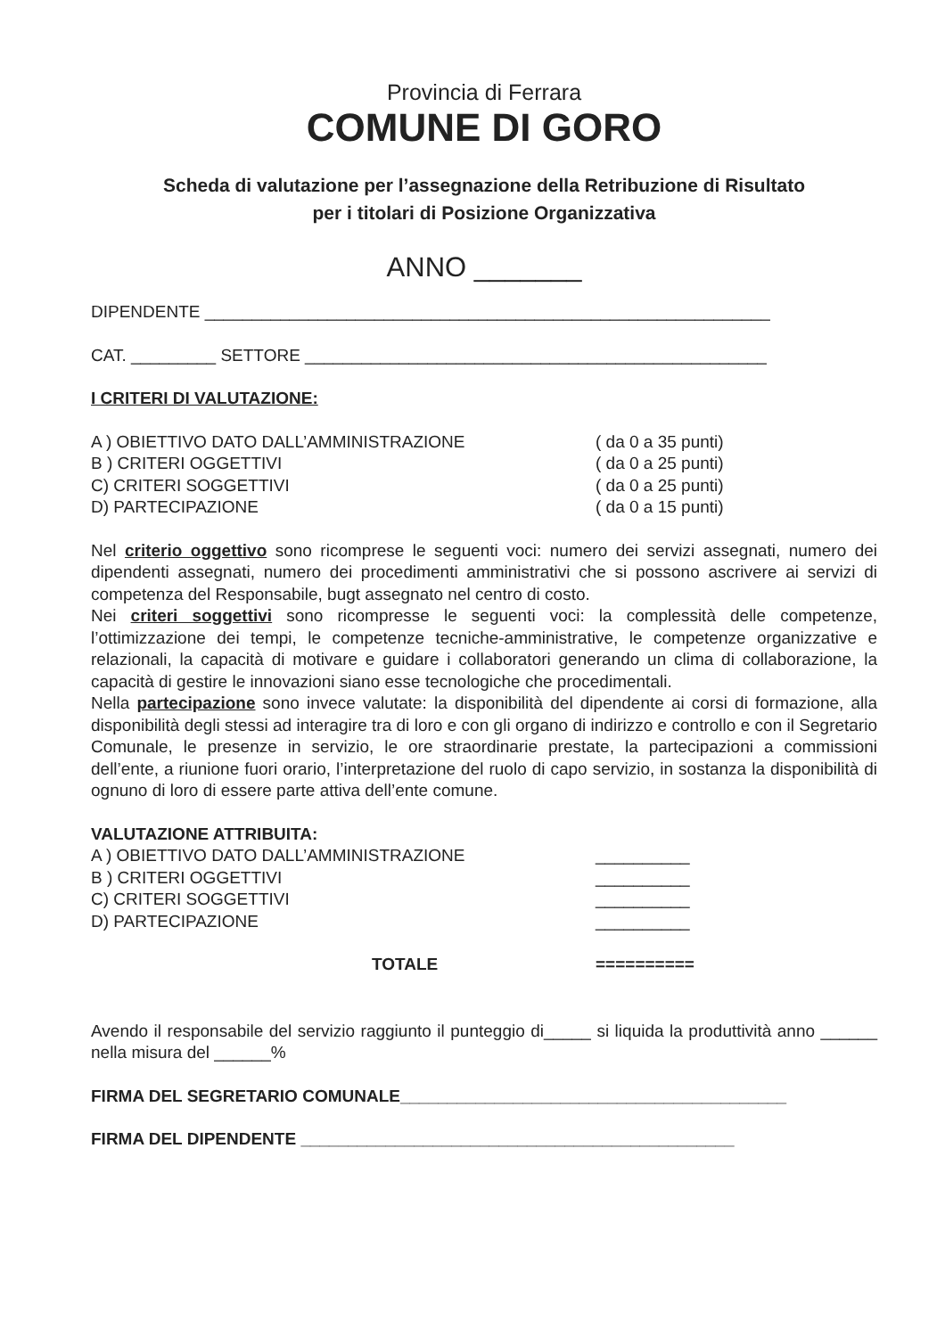Provincia di Ferrara
COMUNE DI GORO
Scheda di valutazione per l’assegnazione della Retribuzione di Risultato
per i titolari di Posizione Organizzativa
ANNO _______
DIPENDENTE ____________________________________________________________
CAT. _________ SETTORE _________________________________________________
I CRITERI DI VALUTAZIONE:
A ) OBIETTIVO DATO DALL’AMMINISTRAZIONE ( da 0 a 35 punti)
B ) CRITERI OGGETTIVI ( da 0 a 25 punti)
C) CRITERI SOGGETTIVI ( da 0 a 25 punti)
D) PARTECIPAZIONE ( da 0 a 15 punti)
Nel criterio oggettivo sono ricomprese le seguenti voci: numero dei servizi assegnati, numero dei dipendenti assegnati, numero dei procedimenti amministrativi che si possono ascrivere ai servizi di competenza del Responsabile, bugt assegnato nel centro di costo.
Nei criteri soggettivi sono ricompresse le seguenti voci: la complessità delle competenze, l’ottimizzazione dei tempi, le competenze tecniche-amministrative, le competenze organizzative e relazionali, la capacità di motivare e guidare i collaboratori generando un clima di collaborazione, la capacità di gestire le innovazioni siano esse tecnologiche che procedimentali.
Nella partecipazione sono invece valutate: la disponibilità del dipendente ai corsi di formazione, alla disponibilità degli stessi ad interagire tra di loro e con gli organo di indirizzo e controllo e con il Segretario Comunale, le presenze in servizio, le ore straordinarie prestate, la partecipazioni a commissioni dell’ente, a riunione fuori orario, l’interpretazione del ruolo di capo servizio, in sostanza la disponibilità di ognuno di loro di essere parte attiva dell’ente comune.
VALUTAZIONE ATTRIBUITA:
A ) OBIETTIVO DATO DALL’AMMINISTRAZIONE __________
B ) CRITERI OGGETTIVI __________
C) CRITERI SOGGETTIVI __________
D) PARTECIPAZIONE __________
TOTALE ==========
Avendo il responsabile del servizio raggiunto il punteggio di_____ si liquida la produttività anno ______ nella misura del ______%
FIRMA DEL SEGRETARIO COMUNALE_________________________________________
FIRMA DEL DIPENDENTE ______________________________________________